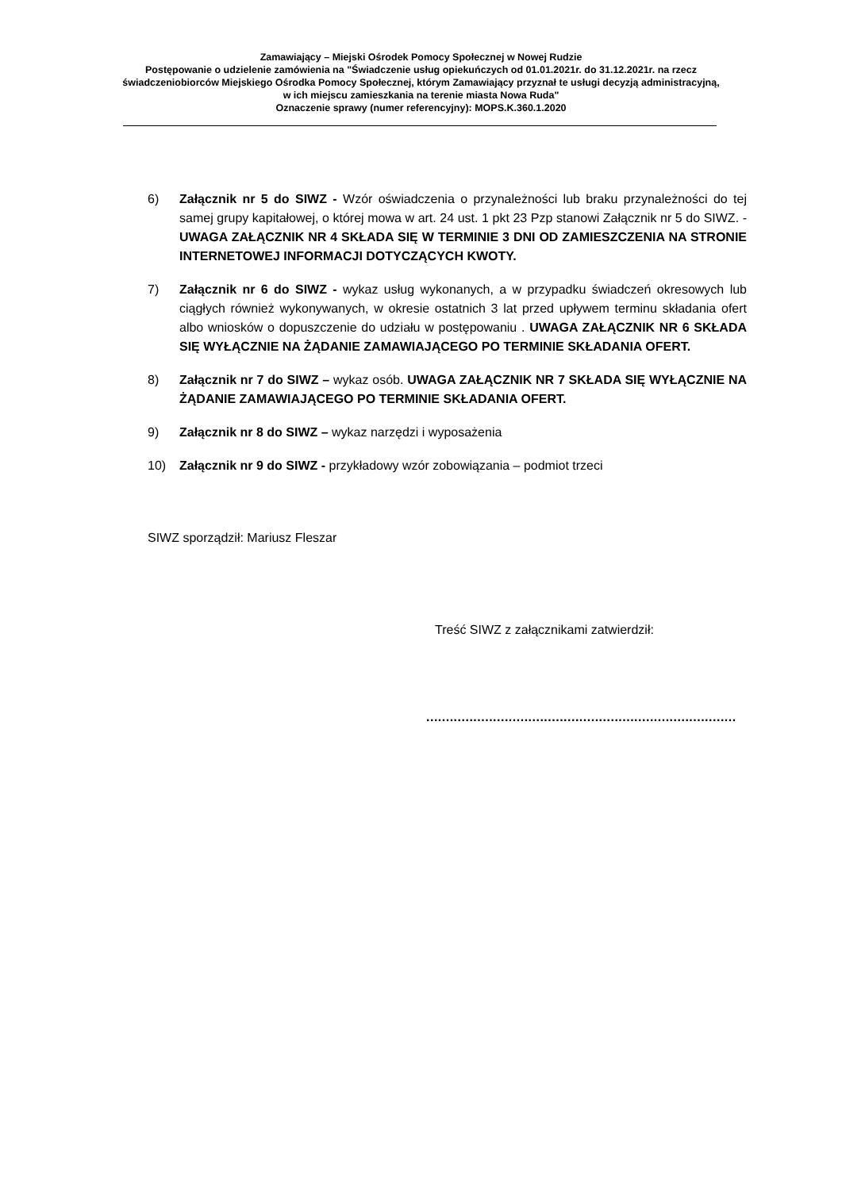Zamawiający – Miejski Ośrodek Pomocy Społecznej w Nowej Rudzie
Postępowanie o udzielenie zamówienia na "Świadczenie usług opiekuńczych od 01.01.2021r. do 31.12.2021r. na rzecz świadczeniobiorców Miejskiego Ośrodka Pomocy Społecznej, którym Zamawiający przyznał te usługi decyzją administracyjną, w ich miejscu zamieszkania na terenie miasta Nowa Ruda"
Oznaczenie sprawy (numer referencyjny): MOPS.K.360.1.2020
6) Załącznik nr 5 do SIWZ - Wzór oświadczenia o przynależności lub braku przynależności do tej samej grupy kapitałowej, o której mowa w art. 24 ust. 1 pkt 23 Pzp stanowi Załącznik nr 5 do SIWZ. - UWAGA ZAŁĄCZNIK NR 4 SKŁADA SIĘ W TERMINIE 3 DNI OD ZAMIESZCZENIA NA STRONIE INTERNETOWEJ INFORMACJI DOTYCZĄCYCH KWOTY.
7) Załącznik nr 6 do SIWZ - wykaz usług wykonanych, a w przypadku świadczeń okresowych lub ciągłych również wykonywanych, w okresie ostatnich 3 lat przed upływem terminu składania ofert albo wniosków o dopuszczenie do udziału w postępowaniu . UWAGA ZAŁĄCZNIK NR 6 SKŁADA SIĘ WYŁĄCZNIE NA ŻĄDANIE ZAMAWIAJĄCEGO PO TERMINIE SKŁADANIA OFERT.
8) Załącznik nr 7 do SIWZ – wykaz osób. UWAGA ZAŁĄCZNIK NR 7 SKŁADA SIĘ WYŁĄCZNIE NA ŻĄDANIE ZAMAWIAJĄCEGO PO TERMINIE SKŁADANIA OFERT.
9) Załącznik nr 8 do SIWZ – wykaz narzędzi i wyposażenia
10) Załącznik nr 9 do SIWZ - przykładowy wzór zobowiązania – podmiot trzeci
SIWZ sporządził: Mariusz Fleszar
Treść SIWZ z załącznikami zatwierdził:
...............................................................................